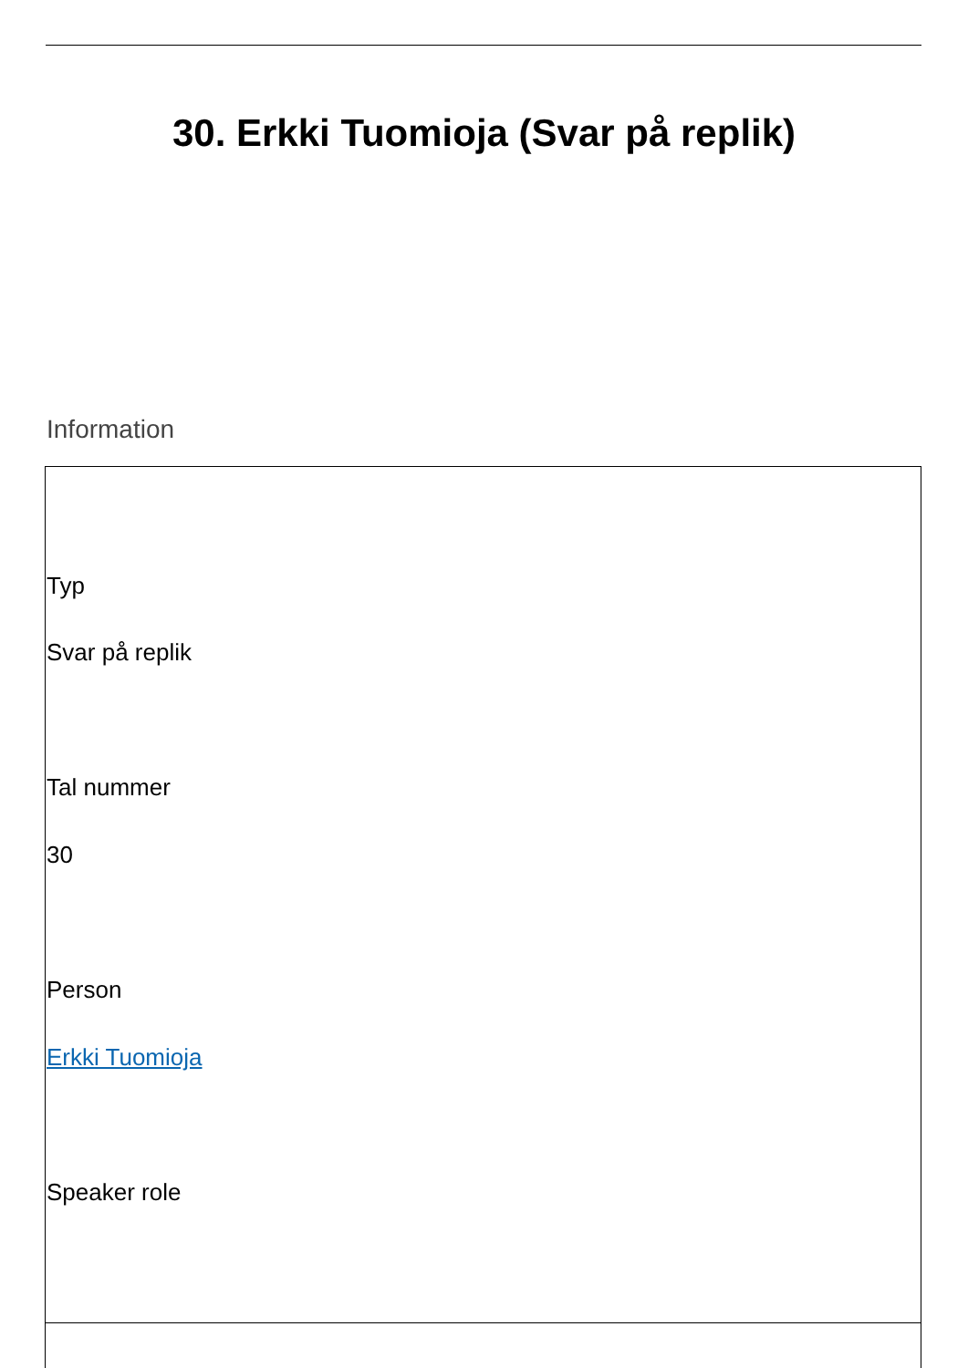30. Erkki Tuomioja (Svar på replik)
Information
Typ
Svar på replik
Tal nummer
30
Person
Erkki Tuomioja
Speaker role